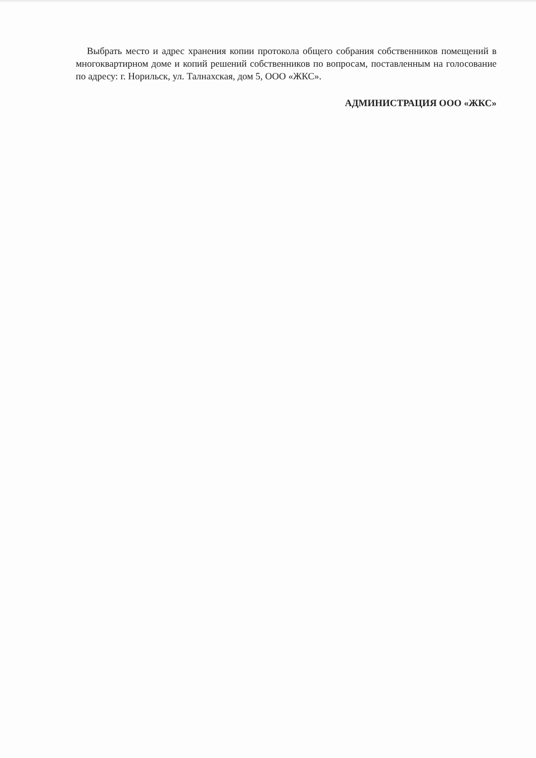Выбрать место и адрес хранения копии протокола общего собрания собственников помещений в многоквартирном доме и копий решений собственников по вопросам, поставленным на голосование по адресу: г. Норильск, ул. Талнахская, дом 5, ООО «ЖКС».
АДМИНИСТРАЦИЯ ООО «ЖКС»